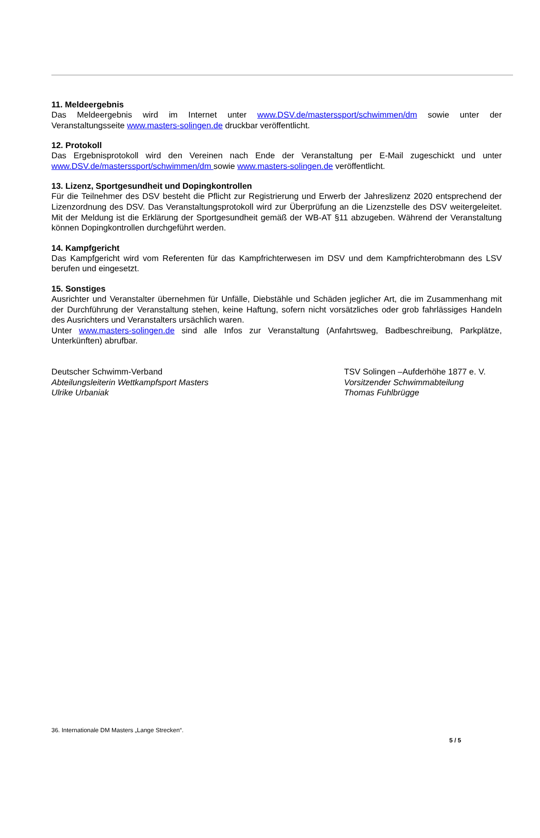11. Meldeergebnis
Das Meldeergebnis wird im Internet unter www.DSV.de/masterssport/schwimmen/dm sowie unter der Veranstaltungsseite www.masters-solingen.de druckbar veröffentlicht.
12. Protokoll
Das Ergebnisprotokoll wird den Vereinen nach Ende der Veranstaltung per E-Mail zugeschickt und unter www.DSV.de/masterssport/schwimmen/dm sowie www.masters-solingen.de veröffentlicht.
13. Lizenz, Sportgesundheit und Dopingkontrollen
Für die Teilnehmer des DSV besteht die Pflicht zur Registrierung und Erwerb der Jahreslizenz 2020 entsprechend der Lizenzordnung des DSV. Das Veranstaltungsprotokoll wird zur Überprüfung an die Lizenzstelle des DSV weitergeleitet. Mit der Meldung ist die Erklärung der Sportgesundheit gemäß der WB-AT §11 abzugeben. Während der Veranstaltung können Dopingkontrollen durchgeführt werden.
14. Kampfgericht
Das Kampfgericht wird vom Referenten für das Kampfrichterwesen im DSV und dem Kampfrichterobmann des LSV berufen und eingesetzt.
15. Sonstiges
Ausrichter und Veranstalter übernehmen für Unfälle, Diebstähle und Schäden jeglicher Art, die im Zusammenhang mit der Durchführung der Veranstaltung stehen, keine Haftung, sofern nicht vorsätzliches oder grob fahrlässiges Handeln des Ausrichters und Veranstalters ursächlich waren.
Unter www.masters-solingen.de sind alle Infos zur Veranstaltung (Anfahrtsweg, Badbeschreibung, Parkplätze, Unterkünften) abrufbar.
Deutscher Schwimm-Verband
Abteilungsleiterin Wettkampfsport Masters
Ulrike Urbaniak
TSV Solingen –Aufderhöhe 1877 e. V.
Vorsitzender Schwimmabteilung
Thomas Fuhlbrügge
36. Internationale DM Masters „Lange Strecken“.
5 / 5